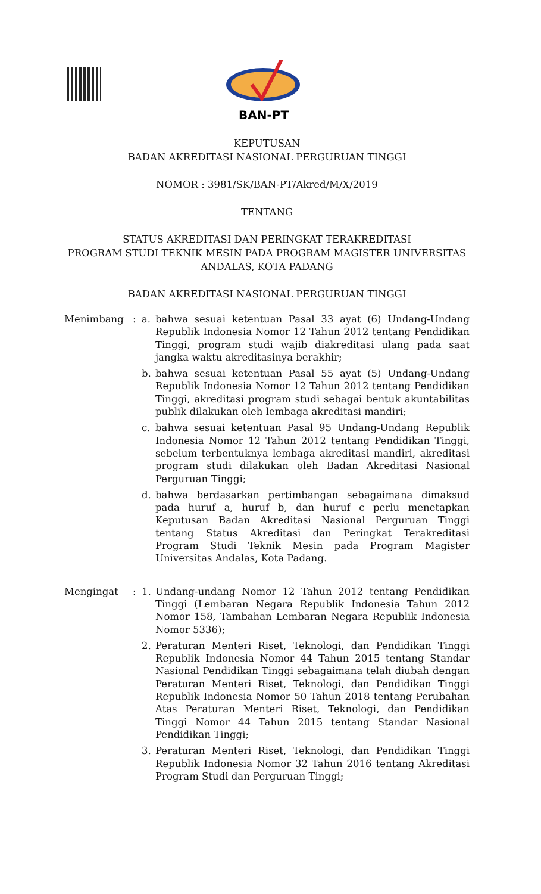BAN-PT
KEPUTUSAN
BADAN AKREDITASI NASIONAL PERGURUAN TINGGI
NOMOR : 3981/SK/BAN-PT/Akred/M/X/2019
TENTANG
STATUS AKREDITASI DAN PERINGKAT TERAKREDITASI
PROGRAM STUDI TEKNIK MESIN PADA PROGRAM MAGISTER UNIVERSITAS
ANDALAS, KOTA PADANG
BADAN AKREDITASI NASIONAL PERGURUAN TINGGI
Menimbang : a. bahwa sesuai ketentuan Pasal 33 ayat (6) Undang-Undang Republik Indonesia Nomor 12 Tahun 2012 tentang Pendidikan Tinggi, program studi wajib diakreditasi ulang pada saat jangka waktu akreditasinya berakhir;
b. bahwa sesuai ketentuan Pasal 55 ayat (5) Undang-Undang Republik Indonesia Nomor 12 Tahun 2012 tentang Pendidikan Tinggi, akreditasi program studi sebagai bentuk akuntabilitas publik dilakukan oleh lembaga akreditasi mandiri;
c. bahwa sesuai ketentuan Pasal 95 Undang-Undang Republik Indonesia Nomor 12 Tahun 2012 tentang Pendidikan Tinggi, sebelum terbentuknya lembaga akreditasi mandiri, akreditasi program studi dilakukan oleh Badan Akreditasi Nasional Perguruan Tinggi;
d. bahwa berdasarkan pertimbangan sebagaimana dimaksud pada huruf a, huruf b, dan huruf c perlu menetapkan Keputusan Badan Akreditasi Nasional Perguruan Tinggi tentang Status Akreditasi dan Peringkat Terakreditasi Program Studi Teknik Mesin pada Program Magister Universitas Andalas, Kota Padang.
Mengingat : 1. Undang-undang Nomor 12 Tahun 2012 tentang Pendidikan Tinggi (Lembaran Negara Republik Indonesia Tahun 2012 Nomor 158, Tambahan Lembaran Negara Republik Indonesia Nomor 5336);
2. Peraturan Menteri Riset, Teknologi, dan Pendidikan Tinggi Republik Indonesia Nomor 44 Tahun 2015 tentang Standar Nasional Pendidikan Tinggi sebagaimana telah diubah dengan Peraturan Menteri Riset, Teknologi, dan Pendidikan Tinggi Republik Indonesia Nomor 50 Tahun 2018 tentang Perubahan Atas Peraturan Menteri Riset, Teknologi, dan Pendidikan Tinggi Nomor 44 Tahun 2015 tentang Standar Nasional Pendidikan Tinggi;
3. Peraturan Menteri Riset, Teknologi, dan Pendidikan Tinggi Republik Indonesia Nomor 32 Tahun 2016 tentang Akreditasi Program Studi dan Perguruan Tinggi;